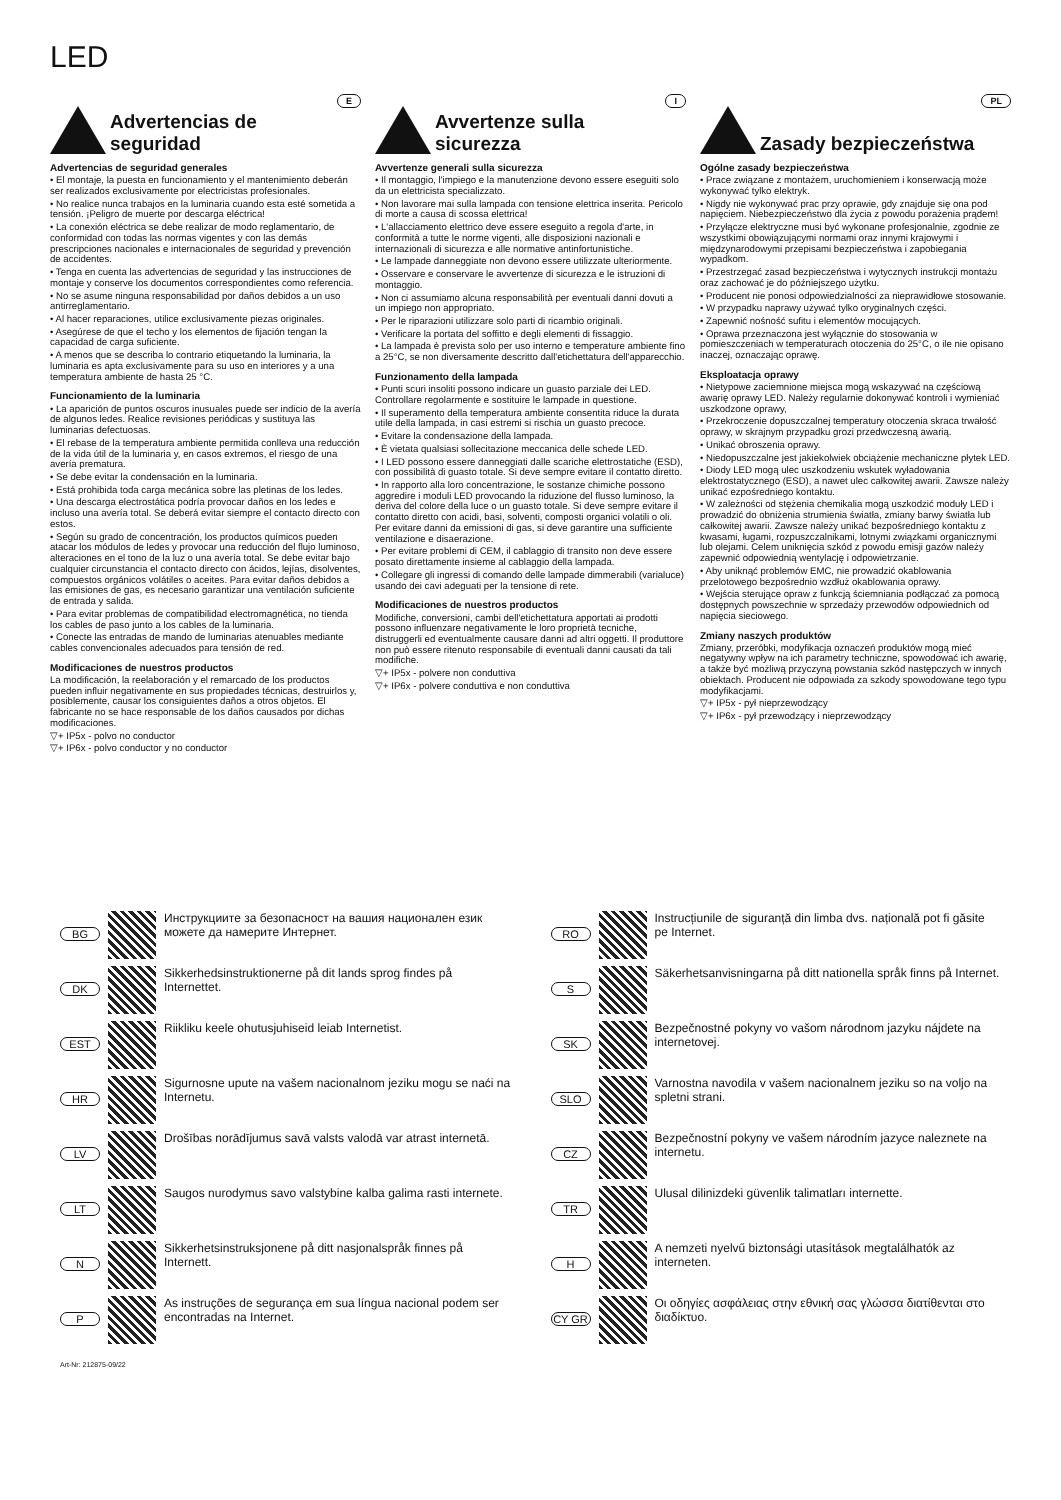LED
E
Advertencias de seguridad
Advertencias de seguridad generales
• El montaje, la puesta en funcionamiento y el mantenimiento deberán ser realizados exclusivamente por electricistas profesionales.
• No realice nunca trabajos en la luminaria cuando esta esté sometida a tensión. ¡Peligro de muerte por descarga eléctrica!
• La conexión eléctrica se debe realizar de modo reglamentario, de conformidad con todas las normas vigentes y con las demás prescripciones nacionales e internacionales de seguridad y prevención de accidentes.
• Tenga en cuenta las advertencias de seguridad y las instrucciones de montaje y conserve los documentos correspondientes como referencia.
• No se asume ninguna responsabilidad por daños debidos a un uso antirreglamentario.
• Al hacer reparaciones, utilice exclusivamente piezas originales.
• Asegúrese de que el techo y los elementos de fijación tengan la capacidad de carga suficiente.
• A menos que se describa lo contrario etiquetando la luminaria, la luminaria es apta exclusivamente para su uso en interiores y a una temperatura ambiente de hasta 25 °C.
Funcionamiento de la luminaria
• La aparición de puntos oscuros inusuales puede ser indicio de la avería de algunos ledes. Realice revisiones periódicas y sustituya las luminarias defectuosas.
• El rebase de la temperatura ambiente permitida conlleva una reducción de la vida útil de la luminaria y, en casos extremos, el riesgo de una avería prematura.
• Se debe evitar la condensación en la luminaria.
• Está prohibida toda carga mecánica sobre las pletinas de los ledes.
• Una descarga electrostática podría provocar daños en los ledes e incluso una avería total. Se deberá evitar siempre el contacto directo con estos.
• Según su grado de concentración, los productos químicos pueden atacar los módulos de ledes y provocar una reducción del flujo luminoso, alteraciones en el tono de la luz o una avería total. Se debe evitar bajo cualquier circunstancia el contacto directo con ácidos, lejías, disolventes, compuestos orgánicos volátiles o aceites. Para evitar daños debidos a las emisiones de gas, es necesario garantizar una ventilación suficiente de entrada y salida.
• Para evitar problemas de compatibilidad electromagnética, no tienda los cables de paso junto a los cables de la luminaria.
• Conecte las entradas de mando de luminarias atenuables mediante cables convencionales adecuados para tensión de red.
Modificaciones de nuestros productos
La modificación, la reelaboración y el remarcado de los productos pueden influir negativamente en sus propiedades técnicas, destruirlos y, posiblemente, causar los consiguientes daños a otros objetos. El fabricante no se hace responsable de los daños causados por dichas modificaciones.
▽+ IP5x - polvo no conductor
▽+ IP6x - polvo conductor y no conductor
I
Avvertenze sulla sicurezza
Avvertenze generali sulla sicurezza
• Il montaggio, l'impiego e la manutenzione devono essere eseguiti solo da un elettricista specializzato.
• Non lavorare mai sulla lampada con tensione elettrica inserita. Pericolo di morte a causa di scossa elettrica!
• L'allacciamento elettrico deve essere eseguito a regola d'arte, in conformità a tutte le norme vigenti, alle disposizioni nazionali e internazionali di sicurezza e alle normative antinfortunistiche.
• Le lampade danneggiate non devono essere utilizzate ulteriormente.
• Osservare e conservare le avvertenze di sicurezza e le istruzioni di montaggio.
• Non ci assumiamo alcuna responsabilità per eventuali danni dovuti a un impiego non appropriato.
• Per le riparazioni utilizzare solo parti di ricambio originali.
• Verificare la portata del soffitto e degli elementi di fissaggio.
• La lampada è prevista solo per uso interno e temperature ambiente fino a 25°C, se non diversamente descritto dall'etichettatura dell'apparecchio.
Funzionamento della lampada
• Punti scuri insoliti possono indicare un guasto parziale dei LED. Controllare regolarmente e sostituire le lampade in questione.
• Il superamento della temperatura ambiente consentita riduce la durata utile della lampada, in casi estremi si rischia un guasto precoce.
• Evitare la condensazione della lampada.
• È vietata qualsiasi sollecitazione meccanica delle schede LED.
• I LED possono essere danneggiati dalle scariche elettrostatiche (ESD), con possibilità di guasto totale. Si deve sempre evitare il contatto diretto.
• In rapporto alla loro concentrazione, le sostanze chimiche possono aggredire i moduli LED provocando la riduzione del flusso luminoso, la deriva del colore della luce o un guasto totale. Si deve sempre evitare il contatto diretto con acidi, basi, solventi, composti organici volatili o oli. Per evitare danni da emissioni di gas, si deve garantire una sufficiente ventilazione e disaerazione.
• Per evitare problemi di CEM, il cablaggio di transito non deve essere posato direttamente insieme al cablaggio della lampada.
• Collegare gli ingressi di comando delle lampade dimmerabili (varialuce) usando dei cavi adeguati per la tensione di rete.
Modificaciones de nuestros productos
Modifiche, conversioni, cambi dell'etichettatura apportati ai prodotti possono influenzare negativamente le loro proprietà tecniche, distruggerli ed eventualmente causare danni ad altri oggetti. Il produttore non può essere ritenuto responsabile di eventuali danni causati da tali modifiche.
▽+ IP5x - polvere non conduttiva
▽+ IP6x - polvere conduttiva e non conduttiva
PL
Zasady bezpieczeństwa
Ogólne zasady bezpieczeństwa
• Prace związane z montażem, uruchomieniem i konserwacją może wykonywać tylko elektryk.
• Nigdy nie wykonywać prac przy oprawie, gdy znajduje się ona pod napięciem. Niebezpieczeństwo dla życia z powodu porażenia prądem!
• Przyłącze elektryczne musi być wykonane profesjonalnie, zgodnie ze wszystkimi obowiązującymi normami oraz innymi krajowymi i międzynarodowymi przepisami bezpieczeństwa i zapobiegania wypadkom.
• Przestrzegać zasad bezpieczeństwa i wytycznych instrukcji montażu oraz zachować je do późniejszego użytku.
• Producent nie ponosi odpowiedzialności za nieprawidłowe stosowanie.
• W przypadku naprawy używać tylko oryginalnych części.
• Zapewnić nośność sufitu i elementów mocujących.
• Oprawa przeznaczona jest wyłącznie do stosowania w pomieszczeniach w temperaturach otoczenia do 25°C, o ile nie opisano inaczej, oznaczając oprawę.
Eksploatacja oprawy
• Nietypowe zaciemnione miejsca mogą wskazywać na częściową awarię oprawy LED. Należy regularnie dokonywać kontroli i wymieniać uszkodzone oprawy,
• Przekroczenie dopuszczalnej temperatury otoczenia skraca trwałość oprawy, w skrajnym przypadku grozi przedwczesną awarią.
• Unikać obroszenia oprawy.
• Niedopuszczalne jest jakiekolwiek obciążenie mechaniczne płytek LED.
• Diody LED mogą ulec uszkodzeniu wskutek wyładowania elektrostatycznego (ESD), a nawet ulec całkowitej awarii. Zawsze należy unikać ezpośredniego kontaktu.
• W zależności od stężenia chemikalia mogą uszkodzić moduły LED i prowadzić do obniżenia strumienia światła, zmiany barwy światła lub całkowitej awarii. Zawsze należy unikać bezpośredniego kontaktu z kwasami, ługami, rozpuszczalnikami, lotnymi związkami organicznymi lub olejami. Celem uniknięcia szkód z powodu emisji gazów należy zapewnić odpowiednią wentylację i odpowietrzanie.
• Aby uniknąć problemów EMC, nie prowadzić okablowania przelotowego bezpośrednio wzdłuż okablowania oprawy.
• Wejścia sterujące opraw z funkcją ściemniania podłączać za pomocą dostępnych powszechnie w sprzedaży przewodów odpowiednich od napięcia sieciowego.
Zmiany naszych produktów
Zmiany, przeróbki, modyfikacja oznaczeń produktów mogą mieć negatywny wpływ na ich parametry techniczne, spowodować ich awarię, a także być możliwą przyczyną powstania szkód następczych w innych obiektach. Producent nie odpowiada za szkody spowodowane tego typu modyfikacjami.
▽+ IP5x - pył nieprzewodzący
▽+ IP6x - pył przewodzący i nieprzewodzący
BG
Инструкциите за безопасност на вашия национален език можете да намерите Интернет.
DK
Sikkerhedsinstruktionerne på dit lands sprog findes på Internettet.
EST
Riikliku keele ohutusjuhiseid leiab Internetist.
HR
Sigurnosne upute na vašem nacionalnom jeziku mogu se naći na Internetu.
LV
Drošības norādījumus savā valsts valodā var atrast internetā.
LT
Saugos nurodymus savo valstybine kalba galima rasti internete.
N
Sikkerhetsinstruksjonene på ditt nasjonalspråk finnes på Internett.
P
As instruções de segurança em sua língua nacional podem ser encontradas na Internet.
RO
Instrucțiunile de siguranță din limba dvs. națională pot fi găsite pe Internet.
S
Säkerhetsanvisningarna på ditt nationella språk finns på Internet.
SK
Bezpečnostné pokyny vo vašom národnom jazyku nájdete na internetovej.
SLO
Varnostna navodila v vašem nacionalnem jeziku so na voljo na spletni strani.
CZ
Bezpečnostní pokyny ve vašem národním jazyce naleznete na internetu.
TR
Ulusal dilinizdeki güvenlik talimatları internette.
H
A nemzeti nyelvű biztonsági utasítások megtalálhatók az interneten.
CY GR
Οι οδηγίες ασφάλειας στην εθνική σας γλώσσα διατίθενται στο διαδίκτυο.
Art-Nr: 212875-09/22